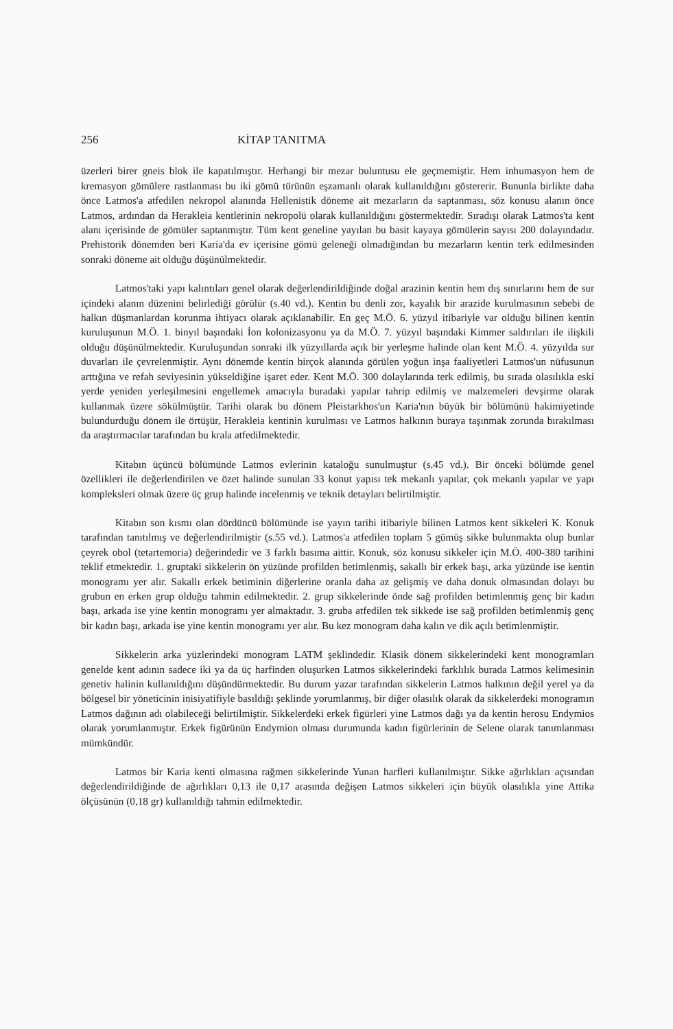256 KİTAP TANITMA
üzerleri birer gneis blok ile kapatılmıştır. Herhangi bir mezar buluntusu ele geçmemiştir. Hem inhumasyon hem de kremasyon gömülere rastlanması bu iki gömü türünün eşzamanlı olarak kullanıldığını göstererir. Bununla birlikte daha önce Latmos'a atfedilen nekropol alanında Hellenistik döneme ait mezarların da saptanması, söz konusu alanın önce Latmos, ardından da Herakleia kentlerinin nekropolü olarak kullanıldığını göstermektedir. Sıradışı olarak Latmos'ta kent alanı içerisinde de gömüler saptanmıştır. Tüm kent geneline yayılan bu basit kayaya gömülerin sayısı 200 dolayındadır. Prehistorik dönemden beri Karia'da ev içerisine gömü geleneği olmadığından bu mezarların kentin terk edilmesinden sonraki döneme ait olduğu düşünülmektedir.
Latmos'taki yapı kalıntıları genel olarak değerlendirildiğinde doğal arazinin kentin hem dış sınırlarını hem de sur içindeki alanın düzenini belirlediği görülür (s.40 vd.). Kentin bu denli zor, kayalık bir arazide kurulmasının sebebi de halkın düşmanlardan korunma ihtiyacı olarak açıklanabilir. En geç M.Ö. 6. yüzyıl itibariyle var olduğu bilinen kentin kuruluşunun M.Ö. 1. binyıl başındaki İon kolonizasyonu ya da M.Ö. 7. yüzyıl başındaki Kimmer saldırıları ile ilişkili olduğu düşünülmektedir. Kuruluşundan sonraki ilk yüzyıllarda açık bir yerleşme halinde olan kent M.Ö. 4. yüzyılda sur duvarları ile çevrelenmiştir. Aynı dönemde kentin birçok alanında görülen yoğun inşa faaliyetleri Latmos'un nüfusunun arttığına ve refah seviyesinin yükseldiğine işaret eder. Kent M.Ö. 300 dolaylarında terk edilmiş, bu sırada olasılıkla eski yerde yeniden yerleşilmesini engellemek amacıyla buradaki yapılar tahrip edilmiş ve malzemeleri devşirme olarak kullanmak üzere sökülmüştür. Tarihi olarak bu dönem Pleistarkhos'un Karia'nın büyük bir bölümünü hakimiyetinde bulundurduğu dönem ile örtüşür, Herakleia kentinin kurulması ve Latmos halkının buraya taşınmak zorunda bırakılması da araştırmacılar tarafından bu krala atfedilmektedir.
Kitabın üçüncü bölümünde Latmos evlerinin kataloğu sunulmuştur (s.45 vd.). Bir önceki bölümde genel özellikleri ile değerlendirilen ve özet halinde sunulan 33 konut yapısı tek mekanlı yapılar, çok mekanlı yapılar ve yapı kompleksleri olmak üzere üç grup halinde incelenmiş ve teknik detayları belirtilmiştir.
Kitabın son kısmı olan dördüncü bölümünde ise yayın tarihi itibariyle bilinen Latmos kent sikkeleri K. Konuk tarafından tanıtılmış ve değerlendirilmiştir (s.55 vd.). Latmos'a atfedilen toplam 5 gümüş sikke bulunmakta olup bunlar çeyrek obol (tetartemoria) değerindedir ve 3 farklı basıma aittir. Konuk, söz konusu sikkeler için M.Ö. 400-380 tarihini teklif etmektedir. 1. gruptaki sikkelerin ön yüzünde profilden betimlenmiş, sakallı bir erkek başı, arka yüzünde ise kentin monogramı yer alır. Sakallı erkek betiminin diğerlerine oranla daha az gelişmiş ve daha donuk olmasından dolayı bu grubun en erken grup olduğu tahmin edilmektedir. 2. grup sikkelerinde önde sağ profilden betimlenmiş genç bir kadın başı, arkada ise yine kentin monogramı yer almaktadır. 3. gruba atfedilen tek sikkede ise sağ profilden betimlenmiş genç bir kadın başı, arkada ise yine kentin monogramı yer alır. Bu kez monogram daha kalın ve dik açılı betimlenmiştir.
Sikkelerin arka yüzlerindeki monogram LATM şeklindedir. Klasik dönem sikkelerindeki kent monogramları genelde kent adının sadece iki ya da üç harfinden oluşurken Latmos sikkelerindeki farklılık burada Latmos kelimesinin genetiv halinin kullanıldığını düşündürmektedir. Bu durum yazar tarafından sikkelerin Latmos halkının değil yerel ya da bölgesel bir yöneticinin inisiyatifiyle basıldığı şeklinde yorumlanmış, bir diğer olasılık olarak da sikkelerdeki monogramın Latmos dağının adı olabileceği belirtilmiştir. Sikkelerdeki erkek figürleri yine Latmos dağı ya da kentin herosu Endymios olarak yorumlanmıştır. Erkek figürünün Endymion olması durumunda kadın figürlerinin de Selene olarak tanımlanması mümkündür.
Latmos bir Karia kenti olmasına rağmen sikkelerinde Yunan harfleri kullanılmıştır. Sikke ağırlıkları açısından değerlendirildiğinde de ağırlıkları 0,13 ile 0,17 arasında değişen Latmos sikkeleri için büyük olasılıkla yine Attika ölçüsünün (0,18 gr) kullanıldığı tahmin edilmektedir.